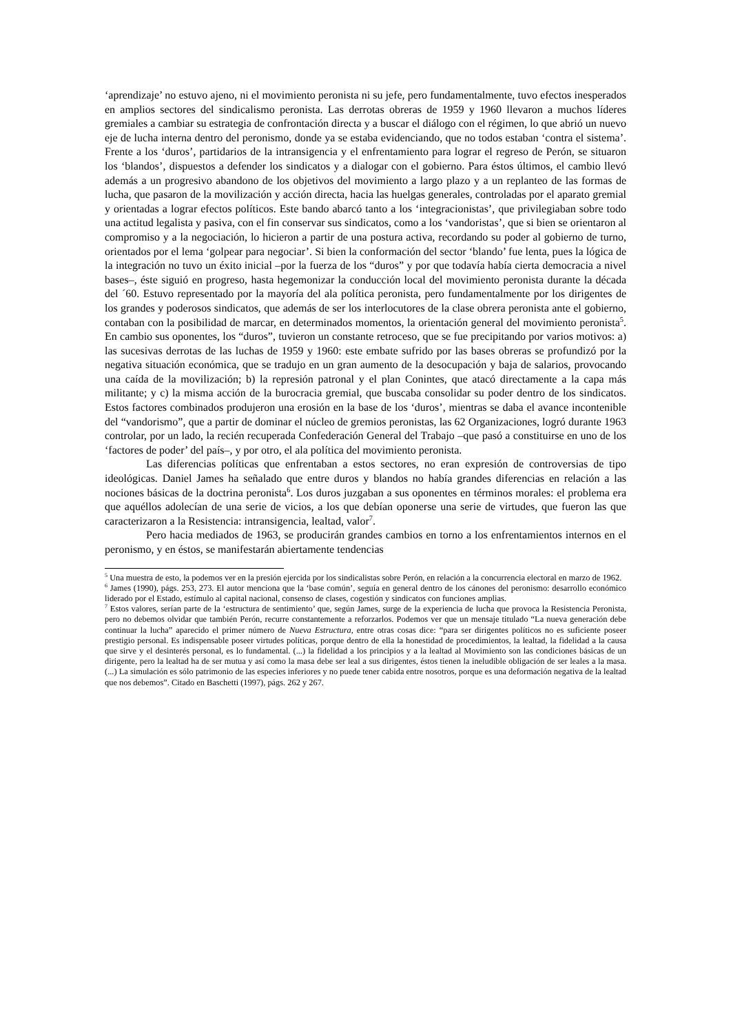‘aprendizaje’ no estuvo ajeno, ni el movimiento peronista ni su jefe, pero fundamentalmente, tuvo efectos inesperados en amplios sectores del sindicalismo peronista. Las derrotas obreras de 1959 y 1960 llevaron a muchos líderes gremiales a cambiar su estrategia de confrontación directa y a buscar el diálogo con el régimen, lo que abrió un nuevo eje de lucha interna dentro del peronismo, donde ya se estaba evidenciando, que no todos estaban ‘contra el sistema’. Frente a los ‘duros’, partidarios de la intransigencia y el enfrentamiento para lograr el regreso de Perón, se situaron los ‘blandos’, dispuestos a defender los sindicatos y a dialogar con el gobierno. Para éstos últimos, el cambio llevó además a un progresivo abandono de los objetivos del movimiento a largo plazo y a un replanteo de las formas de lucha, que pasaron de la movilización y acción directa, hacia las huelgas generales, controladas por el aparato gremial y orientadas a lograr efectos políticos. Este bando abarcó tanto a los ‘integracionistas’, que privilegiaban sobre todo una actitud legalista y pasiva, con el fin conservar sus sindicatos, como a los ‘vandoristas’, que si bien se orientaron al compromiso y a la negociación, lo hicieron a partir de una postura activa, recordando su poder al gobierno de turno, orientados por el lema ‘golpear para negociar’. Si bien la conformación del sector ‘blando’ fue lenta, pues la lógica de la integración no tuvo un éxito inicial –por la fuerza de los “duros” y por que todavía había cierta democracia a nivel bases–, éste siguió en progreso, hasta hegemonizar la conducción local del movimiento peronista durante la década del ´60. Estuvo representado por la mayoría del ala política peronista, pero fundamentalmente por los dirigentes de los grandes y poderosos sindicatos, que además de ser los interlocutores de la clase obrera peronista ante el gobierno, contaban con la posibilidad de marcar, en determinados momentos, la orientación general del movimiento peronista<sup>5</sup>. En cambio sus oponentes, los “duros”, tuvieron un constante retroceso, que se fue precipitando por varios motivos: a) las sucesivas derrotas de las luchas de 1959 y 1960: este embate sufrido por las bases obreras se profundizó por la negativa situación económica, que se tradujo en un gran aumento de la desocupación y baja de salarios, provocando una caída de la movilización; b) la represión patronal y el plan Conintes, que atacó directamente a la capa más militante; y c) la misma acción de la burocracia gremial, que buscaba consolidar su poder dentro de los sindicatos. Estos factores combinados produjeron una erosión en la base de los ‘duros’, mientras se daba el avance incontenible del “vandorismo”, que a partir de dominar el núcleo de gremios peronistas, las 62 Organizaciones, logró durante 1963 controlar, por un lado, la recién recuperada Confederación General del Trabajo –que pasó a constituirse en uno de los ‘factores de poder’ del país–, y por otro, el ala política del movimiento peronista.
Las diferencias políticas que enfrentaban a estos sectores, no eran expresión de controversias de tipo ideológicas. Daniel James ha señalado que entre duros y blandos no había grandes diferencias en relación a las nociones básicas de la doctrina peronista<sup>6</sup>. Los duros juzgaban a sus oponentes en términos morales: el problema era que aquéllos adolecían de una serie de vicios, a los que debían oponerse una serie de virtudes, que fueron las que caracterizaron a la Resistencia: intransigencia, lealtad, valor<sup>7</sup>.
Pero hacia mediados de 1963, se producirán grandes cambios en torno a los enfrentamientos internos en el peronismo, y en éstos, se manifestarán abiertamente tendencias
<sup>5</sup> Una muestra de esto, la podemos ver en la presión ejercida por los sindicalistas sobre Perón, en relación a la concurrencia electoral en marzo de 1962.
<sup>6</sup> James (1990), págs. 253, 273. El autor menciona que la ‘base común’, seguía en general dentro de los cánones del peronismo: desarrollo económico liderado por el Estado, estímulo al capital nacional, consenso de clases, cogestión y sindicatos con funciones amplias.
<sup>7</sup> Estos valores, serían parte de la ‘estructura de sentimiento’ que, según James, surge de la experiencia de lucha que provoca la Resistencia Peronista, pero no debemos olvidar que también Perón, recurre constantemente a reforzarlos. Podemos ver que un mensaje titulado “La nueva generación debe continuar la lucha” aparecido el primer número de Nueva Estructura, entre otras cosas dice: “para ser dirigentes políticos no es suficiente poseer prestigio personal. Es indispensable poseer virtudes políticas, porque dentro de ella la honestidad de procedimientos, la lealtad, la fidelidad a la causa que sirve y el desinterés personal, es lo fundamental. (...) la fidelidad a los principios y a la lealtad al Movimiento son las condiciones básicas de un dirigente, pero la lealtad ha de ser mutua y así como la masa debe ser leal a sus dirigentes, éstos tienen la ineludible obligación de ser leales a la masa. (...) La simulación es sólo patrimonio de las especies inferiores y no puede tener cabida entre nosotros, porque es una deformación negativa de la lealtad que nos debemos”. Citado en Baschetti (1997), págs. 262 y 267.